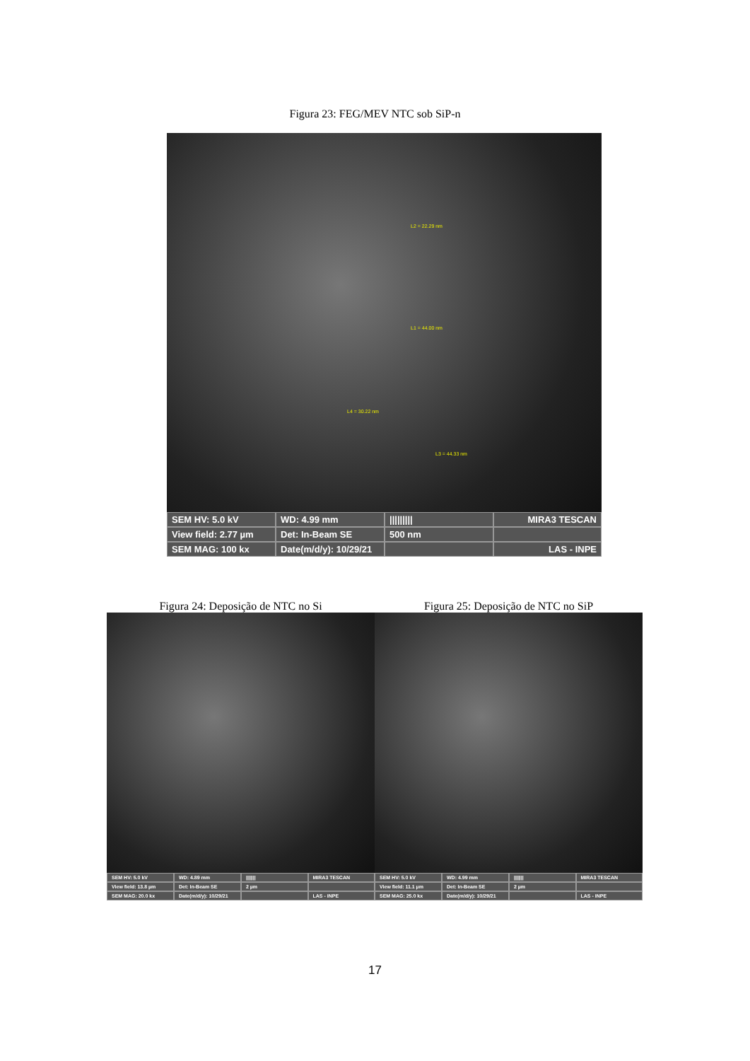Figura 23: FEG/MEV NTC sob SiP-n
L2 = 22.29 nm
L1 = 44.00 nm
L4 = 30.22 nm
L3 = 44.33 nm
SEM HV: 5.0 kV
WD: 4.99 mm
|||||||||
MIRA3 TESCAN
View field: 2.77 µm
Det: In-Beam SE
500 nm
SEM MAG: 100 kx
Date(m/d/y): 10/29/21
LAS - INPE
Figura 24: Deposição de NTC no Si
SEM HV: 5.0 kV
WD: 4.89 mm
|||||||
MIRA3 TESCAN
View field: 13.8 µm
Det: In-Beam SE
2 µm
SEM MAG: 20.0 kx
Date(m/d/y): 10/29/21
LAS - INPE
Figura 25: Deposição de NTC no SiP
SEM HV: 5.0 kV
WD: 4.99 mm
|||||||
MIRA3 TESCAN
View field: 11.1 µm
Det: In-Beam SE
2 µm
SEM MAG: 25.0 kx
Date(m/d/y): 10/29/21
LAS - INPE
17